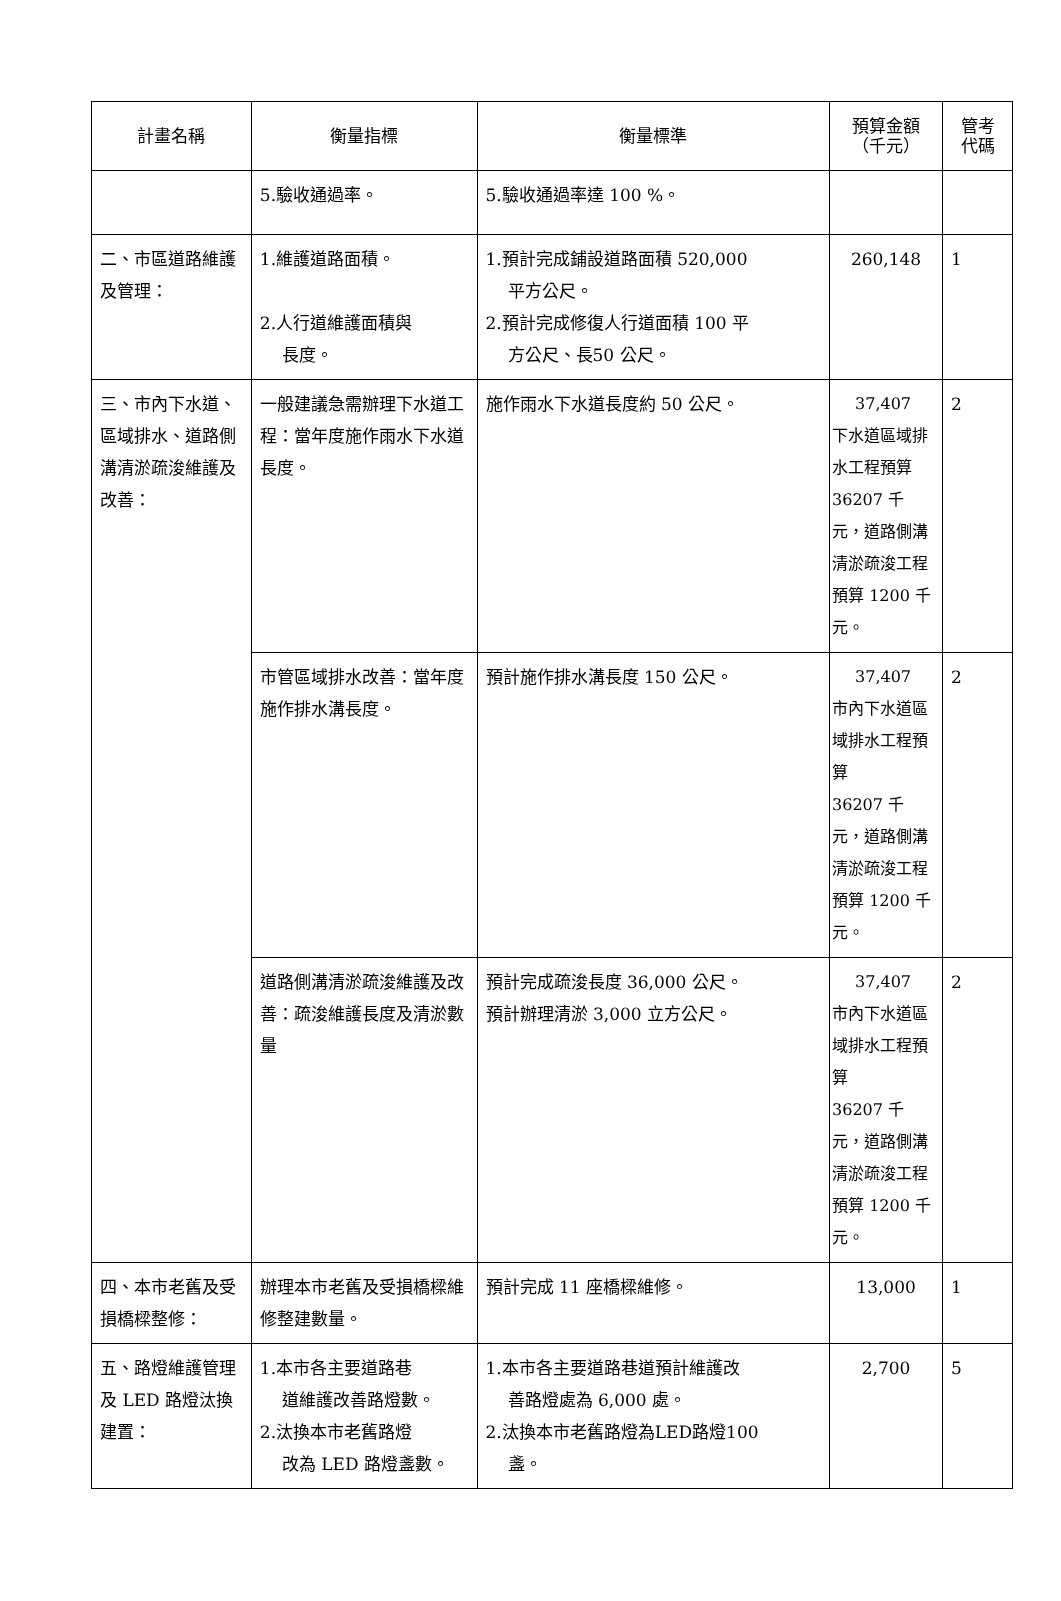| 計畫名稱 | 衡量指標 | 衡量標準 | 預算金額 （千元） | 管考 代碼 |
| --- | --- | --- | --- | --- |
| | 5.驗收通過率。 | 5.驗收通過率達 100 %。 | | |
| 二、市區道路維護及管理： | 1.維護道路面積。 2.人行道維護面積與 長度。 | 1.預計完成鋪設道路面積 520,000 平方公尺。 2.預計完成修復人行道面積 100 平 方公尺、長50 公尺。 | 260,148 | 1 |
| 三、市內下水道、區域排水、道路側溝清淤疏浚維護及改善： | 一般建議急需辦理下水道工程：當年度施作雨水下水道長度。 | 施作雨水下水道長度約 50 公尺。 | 37,407 下水道區域排水工程預算 36207 千元，道路側溝清淤疏浚工程預算 1200 千元。 | 2 |
| | 市管區域排水改善：當年度施作排水溝長度。 | 預計施作排水溝長度 150 公尺。 | 37,407 市內下水道區域排水工程預算 36207 千 元，道路側溝清淤疏浚工程預算 1200 千元。 | 2 |
| | 道路側溝清淤疏浚維護及改善：疏浚維護長度及清淤數量 | 預計完成疏浚長度 36,000 公尺。 預計辦理清淤 3,000 立方公尺。 | 37,407 市內下水道區域排水工程預算 36207 千 元，道路側溝清淤疏浚工程預算 1200 千元。 | 2 |
| 四、本市老舊及受損橋樑整修： | 辦理本市老舊及受損橋樑維修整建數量。 | 預計完成 11 座橋樑維修。 | 13,000 | 1 |
| 五、路燈維護管理及 LED 路燈汰換建置： | 1.本市各主要道路巷 道維護改善路燈數。 2.汰換本市老舊路燈 改為 LED 路燈盞數。 | 1.本市各主要道路巷道預計維護改 善路燈處為 6,000 處。 2.汰換本市老舊路燈為LED路燈100 盞。 | 2,700 | 5 |